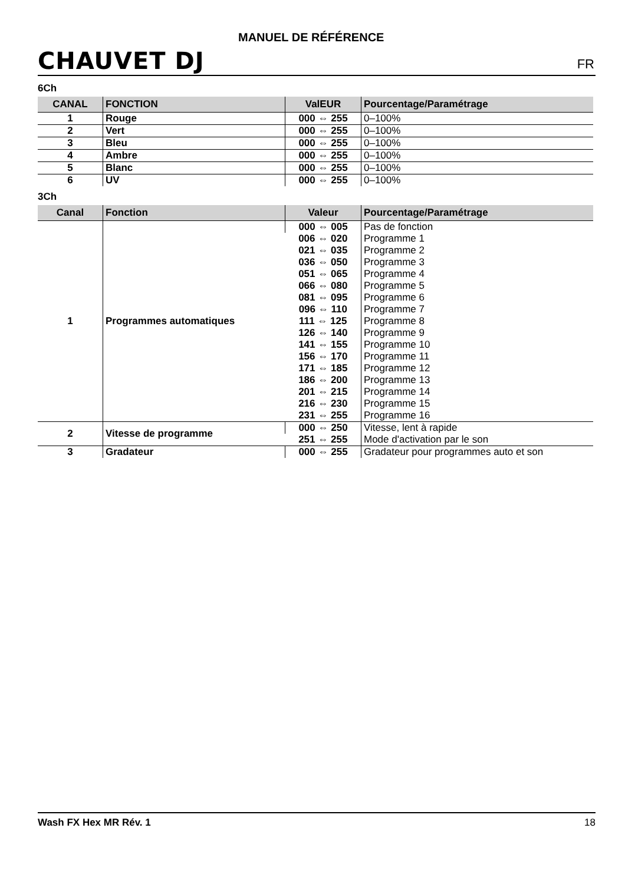CHAUVET DJ
MANUEL DE RÉFÉRENCE
FR
6Ch
| CANAL | FONCTION | ValEUR | Pourcentage/Paramétrage |
| --- | --- | --- | --- |
| 1 | Rouge | 000 ⇔ 255 | 0–100% |
| 2 | Vert | 000 ⇔ 255 | 0–100% |
| 3 | Bleu | 000 ⇔ 255 | 0–100% |
| 4 | Ambre | 000 ⇔ 255 | 0–100% |
| 5 | Blanc | 000 ⇔ 255 | 0–100% |
| 6 | UV | 000 ⇔ 255 | 0–100% |
3Ch
| Canal | Fonction | Valeur | Pourcentage/Paramétrage |
| --- | --- | --- | --- |
| 1 | Programmes automatiques | 000 ⇔ 005 | Pas de fonction |
| | | 006 ⇔ 020 | Programme 1 |
| | | 021 ⇔ 035 | Programme 2 |
| | | 036 ⇔ 050 | Programme 3 |
| | | 051 ⇔ 065 | Programme 4 |
| | | 066 ⇔ 080 | Programme 5 |
| | | 081 ⇔ 095 | Programme 6 |
| | | 096 ⇔ 110 | Programme 7 |
| | | 111 ⇔ 125 | Programme 8 |
| | | 126 ⇔ 140 | Programme 9 |
| | | 141 ⇔ 155 | Programme 10 |
| | | 156 ⇔ 170 | Programme 11 |
| | | 171 ⇔ 185 | Programme 12 |
| | | 186 ⇔ 200 | Programme 13 |
| | | 201 ⇔ 215 | Programme 14 |
| | | 216 ⇔ 230 | Programme 15 |
| | | 231 ⇔ 255 | Programme 16 |
| 2 | Vitesse de programme | 000 ⇔ 250 | Vitesse, lent à rapide |
| | | 251 ⇔ 255 | Mode d'activation par le son |
| 3 | Gradateur | 000 ⇔ 255 | Gradateur pour programmes auto et son |
Wash FX Hex MR Rév. 1 18